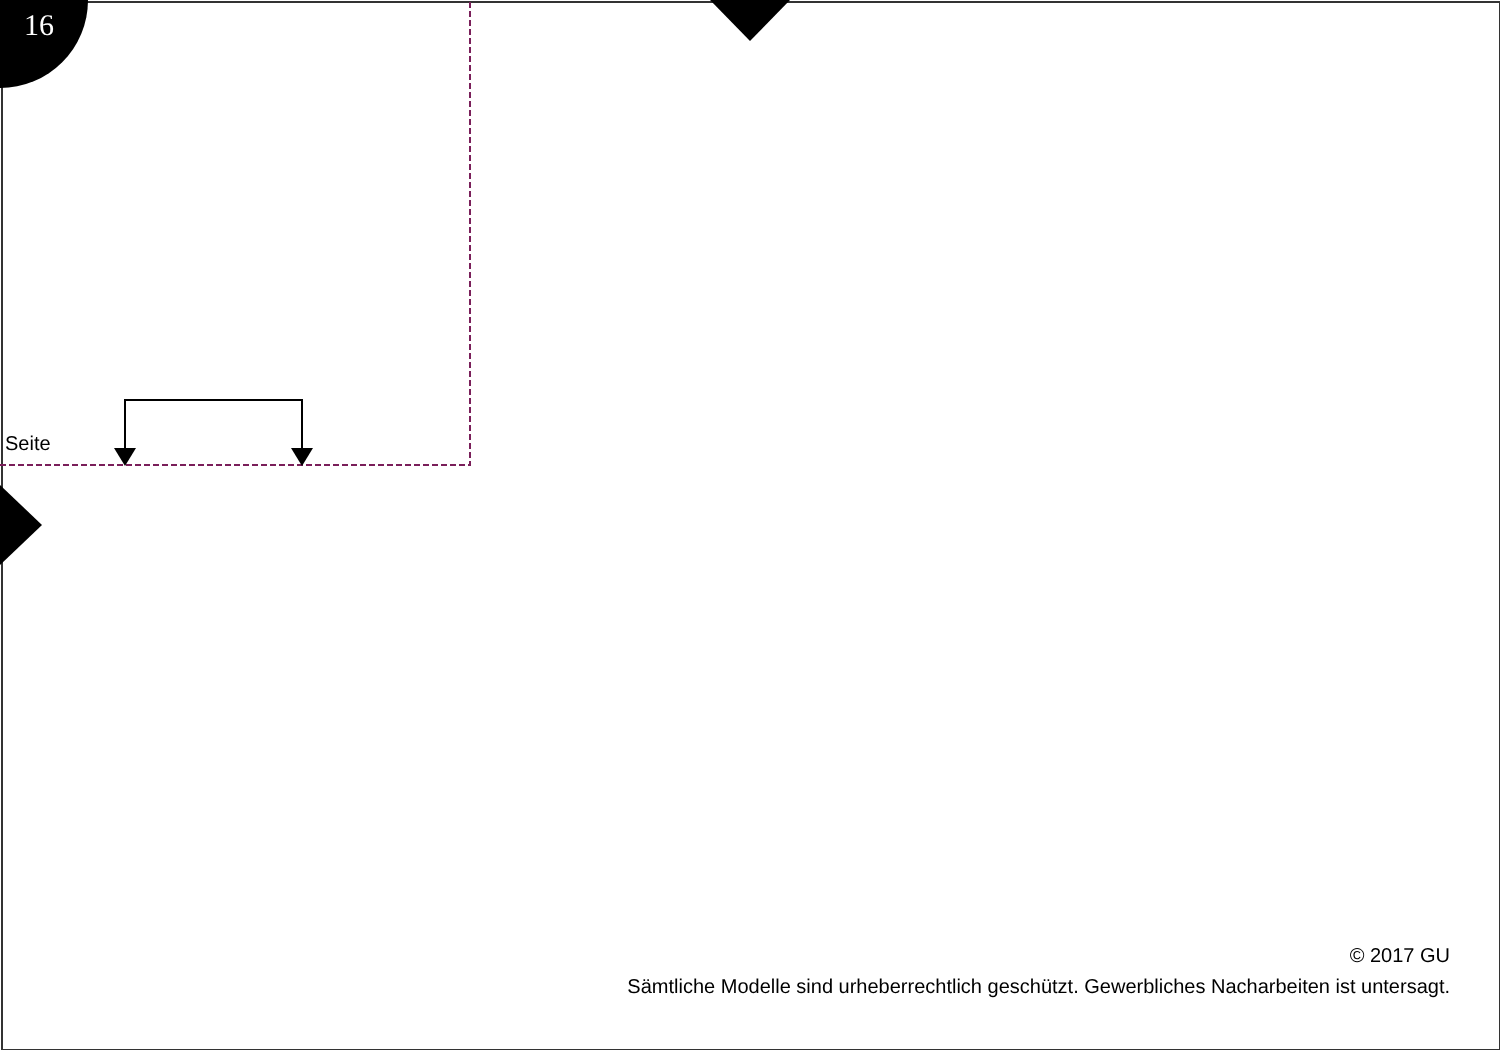16
Seite
© 2017 GU
Sämtliche Modelle sind urheberrechtlich geschützt. Gewerbliches Nacharbeiten ist untersagt.